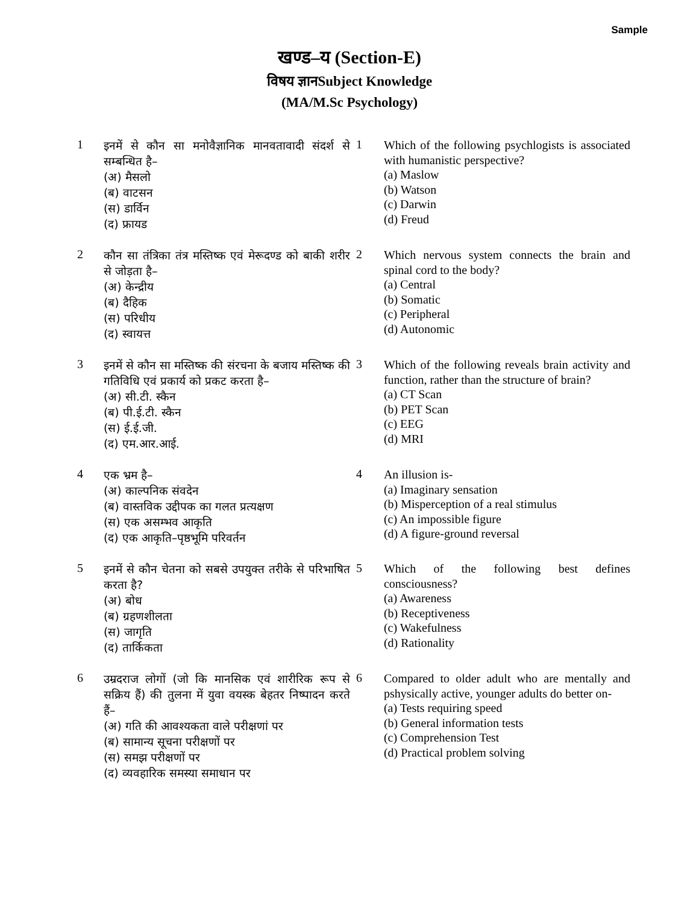Sample
खण्ड–य (Section-E)
विषय ज्ञानSubject Knowledge
(MA/M.Sc Psychology)
1
इनमें से कौन सा मनोवैज्ञानिक मानवतावादी संदर्श से सम्बन्धित है–
(अ) मैसलो
(ब) वाटसन
(स) डार्विन
(द) फ्रायड
1
Which of the following psychlogists is associated with humanistic perspective?
(a) Maslow
(b) Watson
(c) Darwin
(d) Freud
2
कौन सा तंत्रिका तंत्र मस्तिष्क एवं मेरूदण्ड को बाकी शरीर से जोड़ता है–
(अ) केन्द्रीय
(ब) दैहिक
(स) परिधीय
(द) स्वायत्त
2
Which nervous system connects the brain and spinal cord to the body?
(a) Central
(b) Somatic
(c) Peripheral
(d) Autonomic
3
इनमें से कौन सा मस्तिष्क की संरचना के बजाय मस्तिष्क की गतिविधि एवं प्रकार्य को प्रकट करता है–
(अ) सी.टी. स्कैन
(ब) पी.ई.टी. स्कैन
(स) ई.ई.जी.
(द) एम.आर.आई.
3
Which of the following reveals brain activity and function, rather than the structure of brain?
(a) CT Scan
(b) PET Scan
(c) EEG
(d) MRI
4
एक भ्रम है–
(अ) काल्पनिक संवदेन
(ब) वास्तविक उद्दीपक का गलत प्रत्यक्षण
(स) एक असम्भव आकृति
(द) एक आकृति–पृष्ठभूमि परिवर्तन
4
An illusion is-
(a) Imaginary sensation
(b) Misperception of a real stimulus
(c) An impossible figure
(d) A figure-ground reversal
5
इनमें से कौन चेतना को सबसे उपयुक्त तरीके से परिभाषित करता है?
(अ) बोध
(ब) ग्रहणशीलता
(स) जागृति
(द) तार्किकता
5
Which of the following best defines consciousness?
(a) Awareness
(b) Receptiveness
(c) Wakefulness
(d) Rationality
6
उम्रदराज लोगों (जो कि मानसिक एवं शारीरिक रूप से सक्रिय हैं) की तुलना में युवा वयस्क बेहतर निष्पादन करते हैं–
(अ) गति की आवश्यकता वाले परीक्षणां पर
(ब) सामान्य सूचना परीक्षणों पर
(स) समझ परीक्षणों पर
(द) व्यवहारिक समस्या समाधान पर
6
Compared to older adult who are mentally and pshysically active, younger adults do better on-
(a) Tests requiring speed
(b) General information tests
(c) Comprehension Test
(d) Practical problem solving